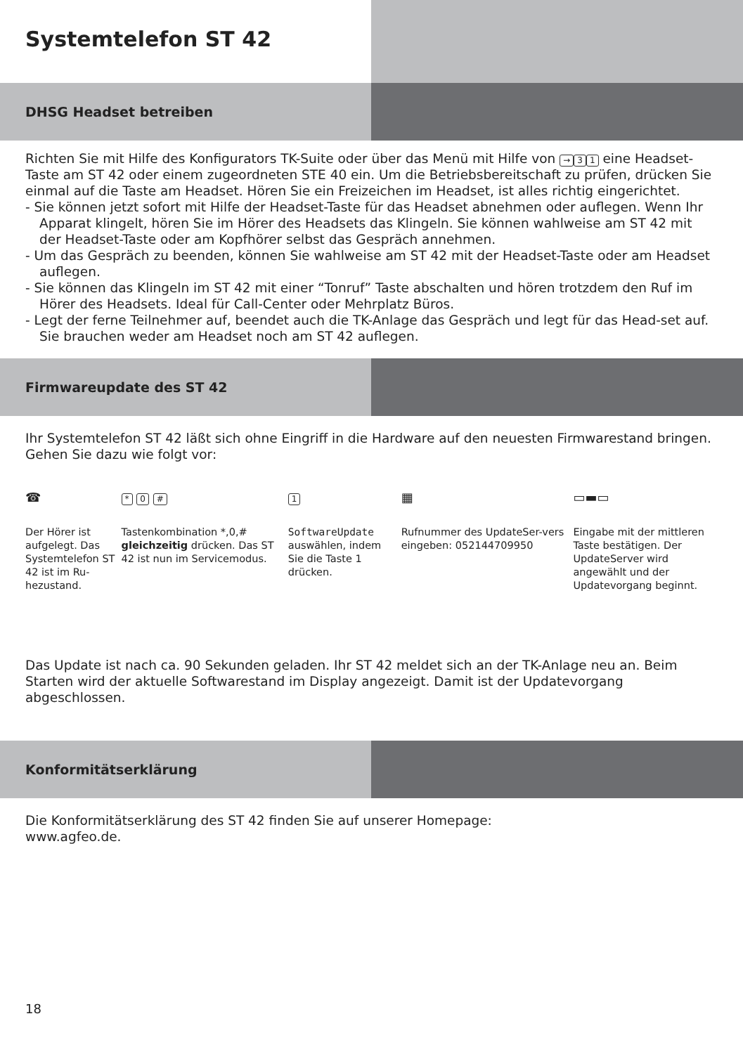Systemtelefon ST 42
DHSG Headset betreiben
Richten Sie mit Hilfe des Konfigurators TK-Suite oder über das Menü mit Hilfe von → 3 1 eine Headset-Taste am ST 42 oder einem zugeordneten STE 40 ein. Um die Betriebsbereitschaft zu prüfen, drücken Sie einmal auf die Taste am Headset. Hören Sie ein Freizeichen im Headset, ist alles richtig eingerichtet.
- Sie können jetzt sofort mit Hilfe der Headset-Taste für das Headset abnehmen oder auflegen. Wenn Ihr Apparat klingelt, hören Sie im Hörer des Headsets das Klingeln. Sie können wahlweise am ST 42 mit der Headset-Taste oder am Kopfhörer selbst das Gespräch annehmen.
- Um das Gespräch zu beenden, können Sie wahlweise am ST 42 mit der Headset-Taste oder am Headset auflegen.
- Sie können das Klingeln im ST 42 mit einer “Tonruf” Taste abschalten und hören trotzdem den Ruf im Hörer des Headsets. Ideal für Call-Center oder Mehrplatz Büros.
- Legt der ferne Teilnehmer auf, beendet auch die TK-Anlage das Gespräch und legt für das Head-set auf. Sie brauchen weder am Headset noch am ST 42 auflegen.
Firmwareupdate des ST 42
Ihr Systemtelefon ST 42 läßt sich ohne Eingriff in die Hardware auf den neuesten Firmwarestand bringen. Gehen Sie dazu wie folgt vor:
☎
Der Hörer ist aufgelegt. Das Systemtelefon ST 42 ist im Ru-hezustand.
* 0 #
Tastenkombination *,0,# gleichzeitig drücken. Das ST 42 ist nun im Servicemodus.
1
SoftwareUpdate auswählen, indem Sie die Taste 1 drücken.
▦
Rufnummer des UpdateSer-vers eingeben: 052144709950
▭▬▭
Eingabe mit der mittleren Taste bestätigen. Der UpdateServer wird angewählt und der Updatevorgang beginnt.
Das Update ist nach ca. 90 Sekunden geladen. Ihr ST 42 meldet sich an der TK-Anlage neu an. Beim Starten wird der aktuelle Softwarestand im Display angezeigt. Damit ist der Updatevorgang abgeschlossen.
Konformitätserklärung
Die Konformitätserklärung des ST 42 finden Sie auf unserer Homepage:
www.agfeo.de.
18